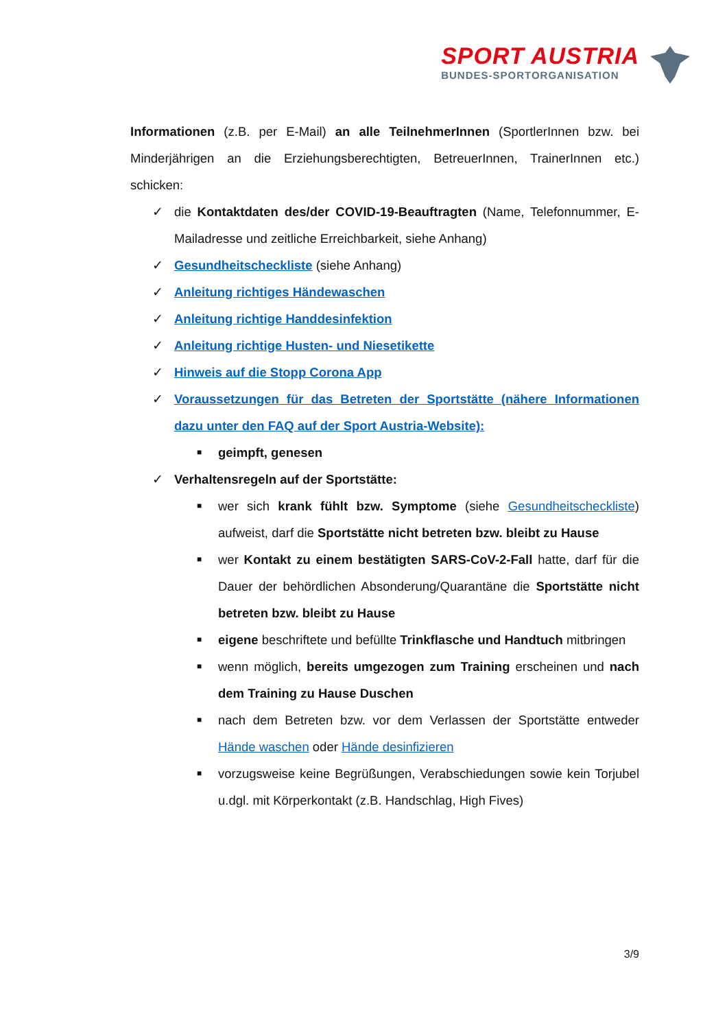SPORT AUSTRIA
BUNDES-SPORTORGANISATION
Informationen (z.B. per E-Mail) an alle TeilnehmerInnen (SportlerInnen bzw. bei Minderjährigen an die Erziehungsberechtigten, BetreuerInnen, TrainerInnen etc.) schicken:
✓ die Kontaktdaten des/der COVID-19-Beauftragten (Name, Telefonnummer, E-Mailadresse und zeitliche Erreichbarkeit, siehe Anhang)
✓ Gesundheitscheckliste (siehe Anhang)
✓ Anleitung richtiges Händewaschen
✓ Anleitung richtige Handdesinfektion
✓ Anleitung richtige Husten- und Niesetikette
✓ Hinweis auf die Stopp Corona App
✓ Voraussetzungen für das Betreten der Sportstätte (nähere Informationen dazu unter den FAQ auf der Sport Austria-Website):
■ geimpft, genesen
✓ Verhaltensregeln auf der Sportstätte:
■ wer sich krank fühlt bzw. Symptome (siehe Gesundheitscheckliste) aufweist, darf die Sportstätte nicht betreten bzw. bleibt zu Hause
■ wer Kontakt zu einem bestätigten SARS-CoV-2-Fall hatte, darf für die Dauer der behördlichen Absonderung/Quarantäne die Sportstätte nicht betreten bzw. bleibt zu Hause
■ eigene beschriftete und befüllte Trinkflasche und Handtuch mitbringen
■ wenn möglich, bereits umgezogen zum Training erscheinen und nach dem Training zu Hause Duschen
■ nach dem Betreten bzw. vor dem Verlassen der Sportstätte entweder Hände waschen oder Hände desinfizieren
■ vorzugsweise keine Begrüßungen, Verabschiedungen sowie kein Torjubel u.dgl. mit Körperkontakt (z.B. Handschlag, High Fives)
3/9